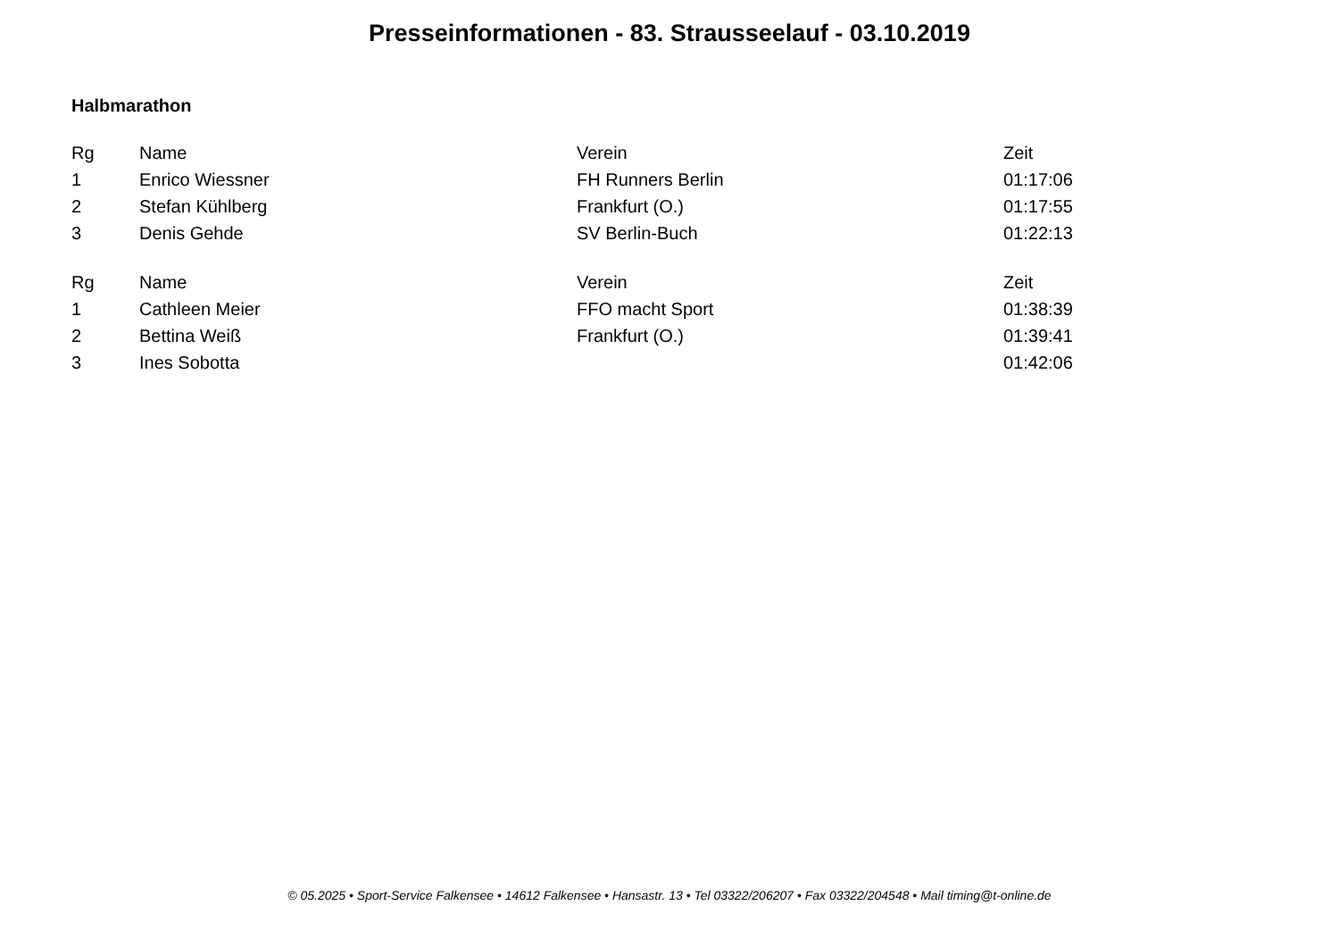Presseinformationen - 83. Strausseelauf - 03.10.2019
Halbmarathon
| Rg | Name | Verein | Zeit |
| --- | --- | --- | --- |
| 1 | Enrico Wiessner | FH Runners Berlin | 01:17:06 |
| 2 | Stefan Kühlberg | Frankfurt (O.) | 01:17:55 |
| 3 | Denis Gehde | SV Berlin-Buch | 01:22:13 |
| Rg | Name | Verein | Zeit |
| --- | --- | --- | --- |
| 1 | Cathleen Meier | FFO macht Sport | 01:38:39 |
| 2 | Bettina Weiß | Frankfurt (O.) | 01:39:41 |
| 3 | Ines Sobotta | | 01:42:06 |
© 05.2025 • Sport-Service Falkensee • 14612 Falkensee • Hansastr. 13 • Tel 03322/206207 • Fax 03322/204548 • Mail timing@t-online.de